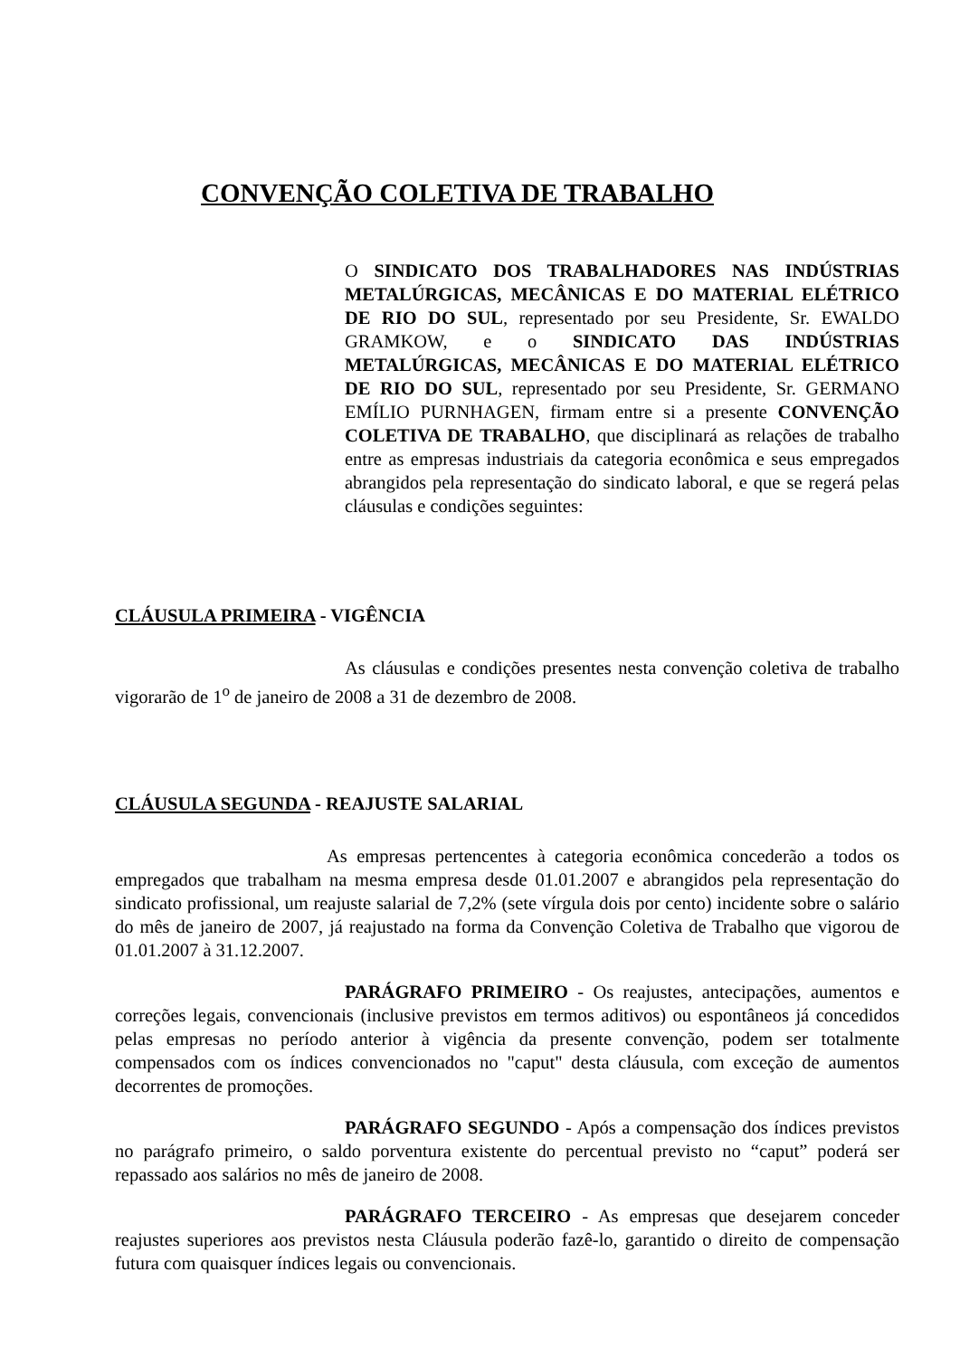CONVENÇÃO COLETIVA DE TRABALHO
O SINDICATO DOS TRABALHADORES NAS INDÚSTRIAS METALÚRGICAS, MECÂNICAS E DO MATERIAL ELÉTRICO DE RIO DO SUL, representado por seu Presidente, Sr. EWALDO GRAMKOW, e o SINDICATO DAS INDÚSTRIAS METALÚRGICAS, MECÂNICAS E DO MATERIAL ELÉTRICO DE RIO DO SUL, representado por seu Presidente, Sr. GERMANO EMÍLIO PURNHAGEN, firmam entre si a presente CONVENÇÃO COLETIVA DE TRABALHO, que disciplinará as relações de trabalho entre as empresas industriais da categoria econômica e seus empregados abrangidos pela representação do sindicato laboral, e que se regerá pelas cláusulas e condições seguintes:
CLÁUSULA PRIMEIRA - VIGÊNCIA
As cláusulas e condições presentes nesta convenção coletiva de trabalho vigorarão de 1<sup>o</sup> de janeiro de 2008 a 31 de dezembro de 2008.
CLÁUSULA SEGUNDA - REAJUSTE SALARIAL
As empresas pertencentes à categoria econômica concederão a todos os empregados que trabalham na mesma empresa desde 01.01.2007 e abrangidos pela representação do sindicato profissional, um reajuste salarial de 7,2% (sete vírgula dois por cento) incidente sobre o salário do mês de janeiro de 2007, já reajustado na forma da Convenção Coletiva de Trabalho que vigorou de 01.01.2007 à 31.12.2007.
PARÁGRAFO PRIMEIRO - Os reajustes, antecipações, aumentos e correções legais, convencionais (inclusive previstos em termos aditivos) ou espontâneos já concedidos pelas empresas no período anterior à vigência da presente convenção, podem ser totalmente compensados com os índices convencionados no "caput" desta cláusula, com exceção de aumentos decorrentes de promoções.
PARÁGRAFO SEGUNDO - Após a compensação dos índices previstos no parágrafo primeiro, o saldo porventura existente do percentual previsto no “caput” poderá ser repassado aos salários no mês de janeiro de 2008.
PARÁGRAFO TERCEIRO - As empresas que desejarem conceder reajustes superiores aos previstos nesta Cláusula poderão fazê-lo, garantido o direito de compensação futura com quaisquer índices legais ou convencionais.